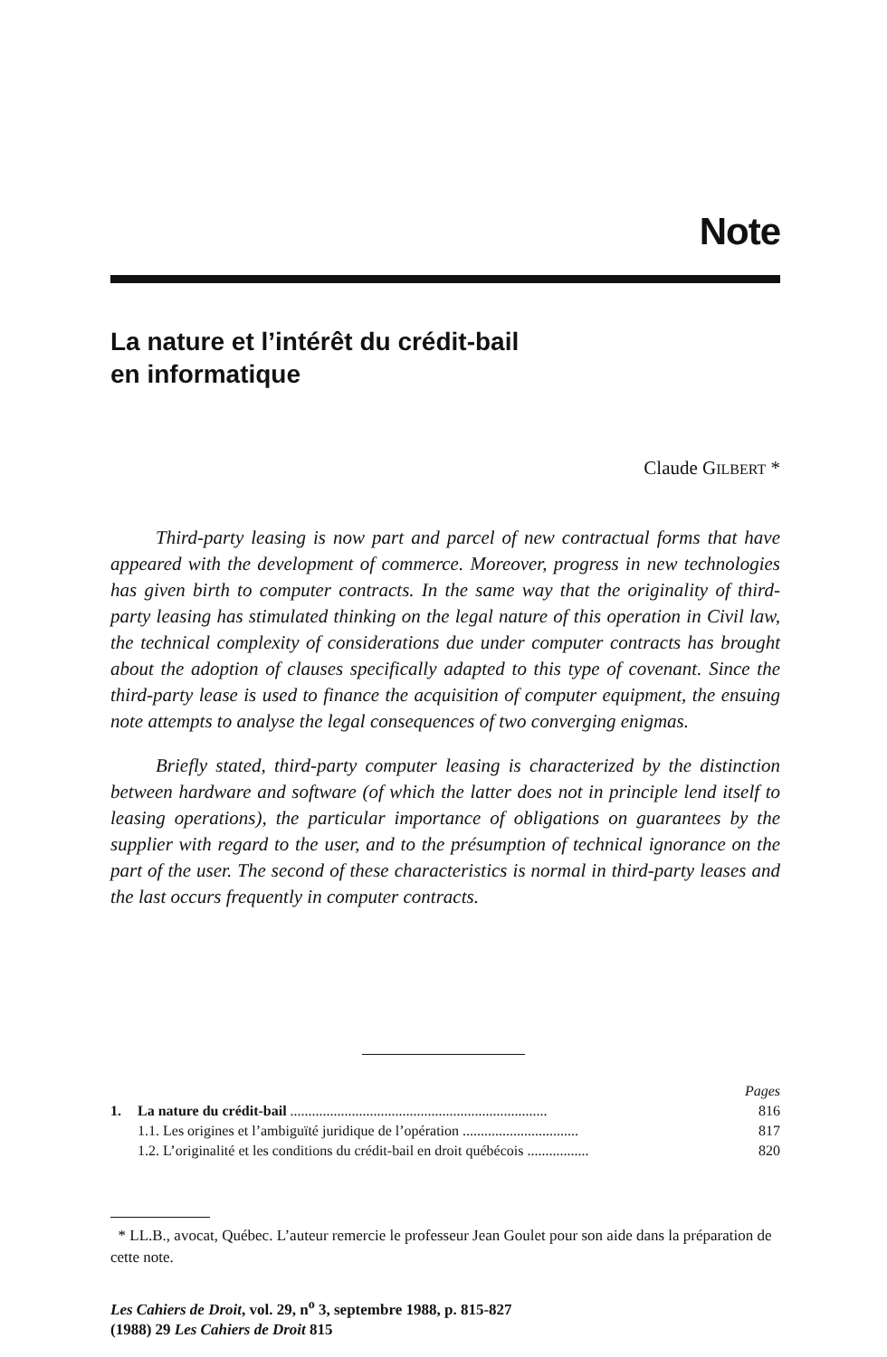Note
La nature et l’intérêt du crédit-bail
en informatique
Claude GILBERT *
Third-party leasing is now part and parcel of new contractual forms that have appeared with the development of commerce. Moreover, progress in new technologies has given birth to computer contracts. In the same way that the originality of third-party leasing has stimulated thinking on the legal nature of this operation in Civil law, the technical complexity of considerations due under computer contracts has brought about the adoption of clauses specifically adapted to this type of covenant. Since the third-party lease is used to finance the acquisition of computer equipment, the ensuing note attempts to analyse the legal consequences of two converging enigmas.
Briefly stated, third-party computer leasing is characterized by the distinction between hardware and software (of which the latter does not in principle lend itself to leasing operations), the particular importance of obligations on guarantees by the supplier with regard to the user, and to the présumption of technical ignorance on the part of the user. The second of these characteristics is normal in third-party leases and the last occurs frequently in computer contracts.
| | | Pages |
| 1. | La nature du crédit-bail ....................................................................... | 816 |
| | 1.1. Les origines et l’ambiguïté juridique de l’opération ................................ | 817 |
| | 1.2. L’originalité et les conditions du crédit-bail en droit québécois ................. | 820 |
* LL.B., avocat, Québec. L’auteur remercie le professeur Jean Goulet pour son aide dans la préparation de cette note.
Les Cahiers de Droit, vol. 29, n<sup>o</sup> 3, septembre 1988, p. 815-827
(1988) 29 Les Cahiers de Droit 815